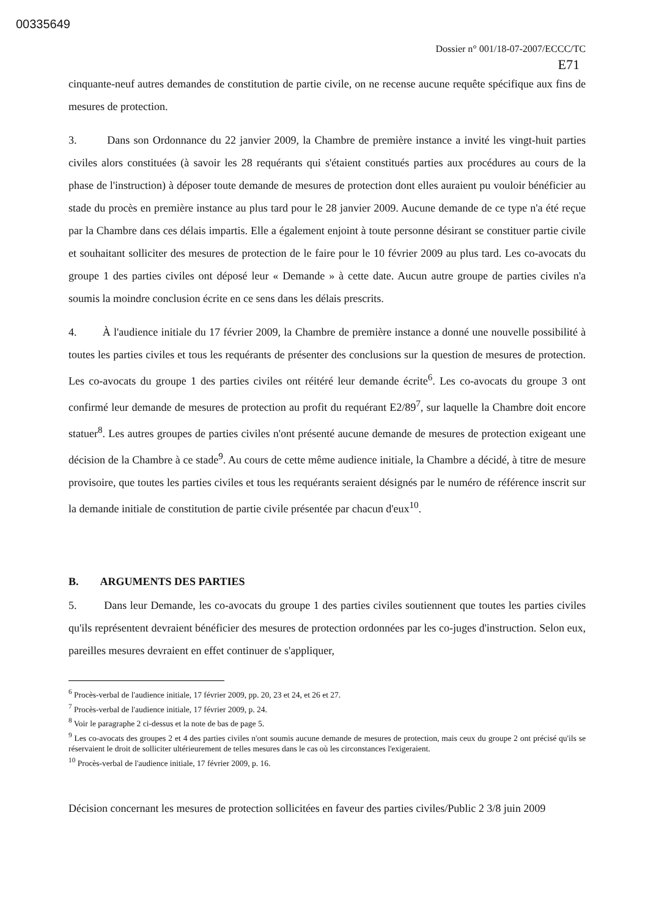00335649
Dossier n° 001/18-07-2007/ECCC/TC
E71
cinquante-neuf autres demandes de constitution de partie civile, on ne recense aucune requête spécifique aux fins de mesures de protection.
3. Dans son Ordonnance du 22 janvier 2009, la Chambre de première instance a invité les vingt-huit parties civiles alors constituées (à savoir les 28 requérants qui s'étaient constitués parties aux procédures au cours de la phase de l'instruction) à déposer toute demande de mesures de protection dont elles auraient pu vouloir bénéficier au stade du procès en première instance au plus tard pour le 28 janvier 2009. Aucune demande de ce type n'a été reçue par la Chambre dans ces délais impartis. Elle a également enjoint à toute personne désirant se constituer partie civile et souhaitant solliciter des mesures de protection de le faire pour le 10 février 2009 au plus tard. Les co-avocats du groupe 1 des parties civiles ont déposé leur « Demande » à cette date. Aucun autre groupe de parties civiles n'a soumis la moindre conclusion écrite en ce sens dans les délais prescrits.
4. À l'audience initiale du 17 février 2009, la Chambre de première instance a donné une nouvelle possibilité à toutes les parties civiles et tous les requérants de présenter des conclusions sur la question de mesures de protection. Les co-avocats du groupe 1 des parties civiles ont réitéré leur demande écrite<sup>6</sup>. Les co-avocats du groupe 3 ont confirmé leur demande de mesures de protection au profit du requérant E2/89<sup>7</sup>, sur laquelle la Chambre doit encore statuer<sup>8</sup>. Les autres groupes de parties civiles n'ont présenté aucune demande de mesures de protection exigeant une décision de la Chambre à ce stade<sup>9</sup>. Au cours de cette même audience initiale, la Chambre a décidé, à titre de mesure provisoire, que toutes les parties civiles et tous les requérants seraient désignés par le numéro de référence inscrit sur la demande initiale de constitution de partie civile présentée par chacun d'eux<sup>10</sup>.
B. ARGUMENTS DES PARTIES
5. Dans leur Demande, les co-avocats du groupe 1 des parties civiles soutiennent que toutes les parties civiles qu'ils représentent devraient bénéficier des mesures de protection ordonnées par les co-juges d'instruction. Selon eux, pareilles mesures devraient en effet continuer de s'appliquer,
<sup>6</sup> Procès-verbal de l'audience initiale, 17 février 2009, pp. 20, 23 et 24, et 26 et 27.
<sup>7</sup> Procès-verbal de l'audience initiale, 17 février 2009, p. 24.
<sup>8</sup> Voir le paragraphe 2 ci-dessus et la note de bas de page 5.
<sup>9</sup> Les co-avocats des groupes 2 et 4 des parties civiles n'ont soumis aucune demande de mesures de protection, mais ceux du groupe 2 ont précisé qu'ils se réservaient le droit de solliciter ultérieurement de telles mesures dans le cas où les circonstances l'exigeraient.
<sup>10</sup> Procès-verbal de l'audience initiale, 17 février 2009, p. 16.
Décision concernant les mesures de protection sollicitées en faveur des parties civiles/Public 2 3/8 juin 2009